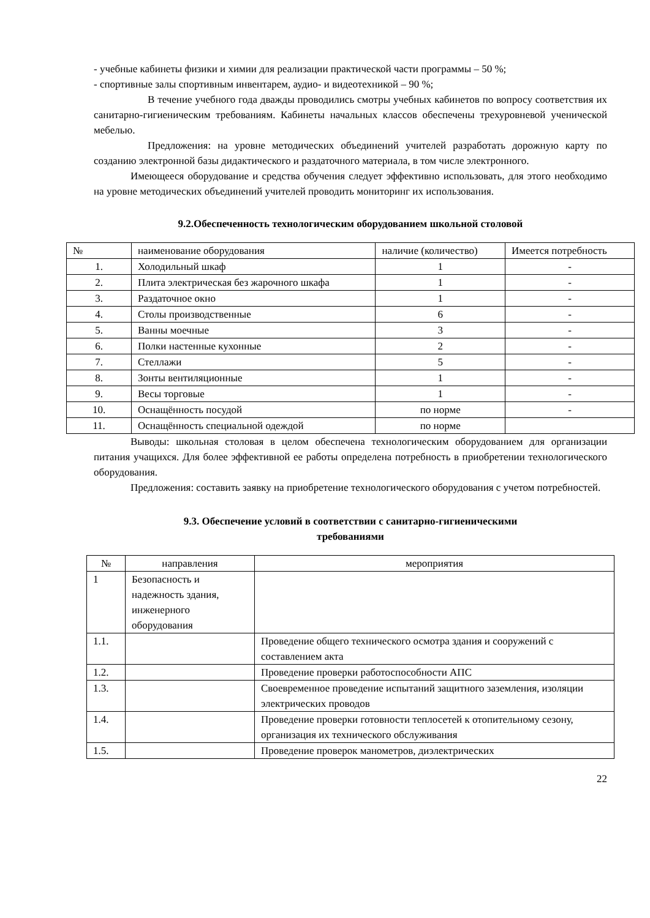- учебные кабинеты физики и химии для реализации практической части программы – 50 %;
- спортивные залы спортивным инвентарем, аудио- и видеотехникой – 90 %;
В течение учебного года дважды проводились смотры учебных кабинетов по вопросу соответствия их санитарно-гигиеническим требованиям. Кабинеты начальных классов обеспечены трехуровневой ученической мебелью.
Предложения: на уровне методических объединений учителей разработать дорожную карту по созданию электронной базы дидактического и раздаточного материала, в том числе электронного.
Имеющееся оборудование и средства обучения следует эффективно использовать, для этого необходимо на уровне методических объединений учителей проводить мониторинг их использования.
9.2.Обеспеченность технологическим оборудованием школьной столовой
| № | наименование оборудования | наличие (количество) | Имеется потребность |
| 1. | Холодильный шкаф | 1 | - |
| 2. | Плита электрическая без жарочного шкафа | 1 | - |
| 3. | Раздаточное окно | 1 | - |
| 4. | Столы производственные | 6 | - |
| 5. | Ванны моечные | 3 | - |
| 6. | Полки настенные кухонные | 2 | - |
| 7. | Стеллажи | 5 | - |
| 8. | Зонты вентиляционные | 1 | - |
| 9. | Весы торговые | 1 | - |
| 10. | Оснащённость посудой | по норме | - |
| 11. | Оснащённость специальной одеждой | по норме | |
Выводы: школьная столовая в целом обеспечена технологическим оборудованием для организации питания учащихся. Для более эффективной ее работы определена потребность в приобретении технологического оборудования.
Предложения: составить заявку на приобретение технологического оборудования с учетом потребностей.
9.3. Обеспечение условий в соответствии с санитарно-гигиеническими
требованиями
| № | направления | мероприятия |
| 1 | Безопасность и надежность здания, инженерного оборудования | |
| 1.1. | | Проведение общего технического осмотра здания и сооружений с составлением акта |
| 1.2. | | Проведение проверки работоспособности АПС |
| 1.3. | | Своевременное проведение испытаний защитного заземления, изоляции электрических проводов |
| 1.4. | | Проведение проверки готовности теплосетей к отопительному сезону, организация их технического обслуживания |
| 1.5. | | Проведение проверок манометров, диэлектрических |
22